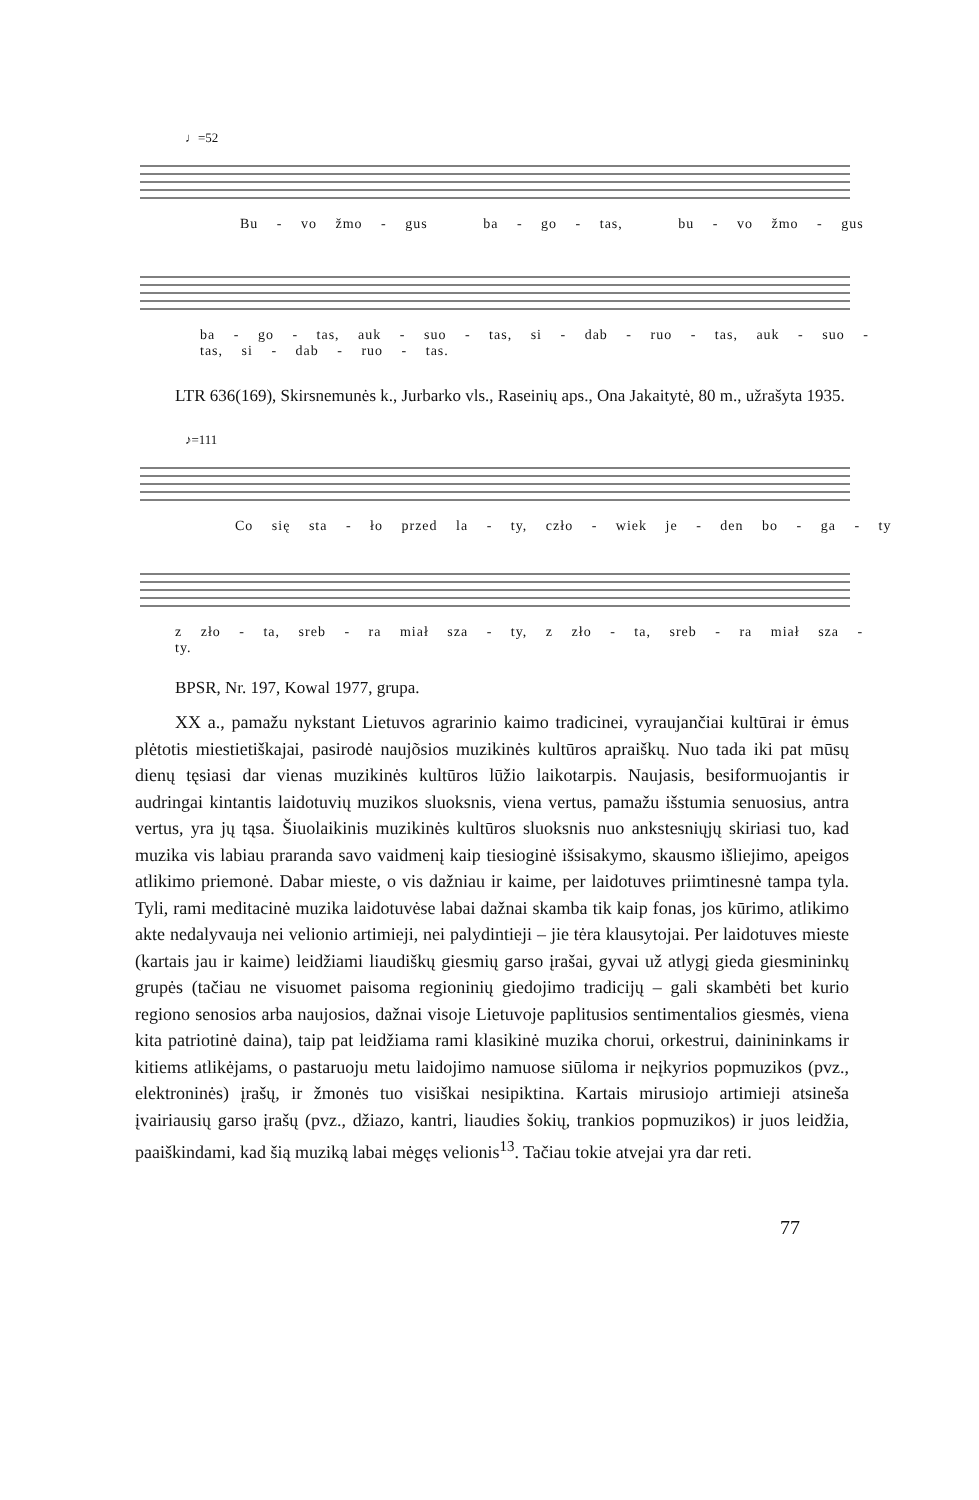♩=52
Bu - vo žmo - gus ba - go - tas, bu - vo žmo - gus
ba - go - tas, auk - suo - tas, si - dab - ruo - tas, auk - suo - tas, si - dab - ruo - tas.
LTR 636(169), Skirsnemunės k., Jurbarko vls., Raseinių aps., Ona Jakaitytė, 80 m., užrašyta 1935.
♪=111
Co się sta - ło przed la - ty, czło - wiek je - den bo - ga - ty
z zło - ta, sreb - ra miał sza - ty, z zło - ta, sreb - ra miał sza - ty.
BPSR, Nr. 197, Kowal 1977, grupa.
XX a., pamažu nykstant Lietuvos agrarinio kaimo tradicinei, vyraujančiai kultūrai ir ėmus plėtotis miestietiškajai, pasirodė naujõsios muzikinės kultūros apraiškų. Nuo tada iki pat mūsų dienų tęsiasi dar vienas muzikinės kultūros lūžio laikotarpis. Naujasis, besiformuojantis ir audringai kintantis laidotuvių muzikos sluoksnis, viena vertus, pamažu išstumia senuosius, antra vertus, yra jų tąsa. Šiuolaikinis muzikinės kultūros sluoksnis nuo ankstesniųjų skiriasi tuo, kad muzika vis labiau praranda savo vaidmenį kaip tiesioginė išsisakymo, skausmo išliejimo, apeigos atlikimo priemonė. Dabar mieste, o vis dažniau ir kaime, per laidotuves priimtinesnė tampa tyla. Tyli, rami meditacinė muzika laidotuvėse labai dažnai skamba tik kaip fonas, jos kūrimo, atlikimo akte nedalyvauja nei velionio artimieji, nei palydintieji – jie tėra klausytojai. Per laidotuves mieste (kartais jau ir kaime) leidžiami liaudiškų giesmių garso įrašai, gyvai už atlygį gieda giesmininkų grupės (tačiau ne visuomet paisoma regioninių giedojimo tradicijų – gali skambėti bet kurio regiono senosios arba naujosios, dažnai visoje Lietuvoje paplitusios sentimentalios giesmės, viena kita patriotinė daina), taip pat leidžiama rami klasikinė muzika chorui, orkestrui, dainininkams ir kitiems atlikėjams, o pastaruoju metu laidojimo namuose siūloma ir neįkyrios popmuzikos (pvz., elektroninės) įrašų, ir žmonės tuo visiškai nesipiktina. Kartais mirusiojo artimieji atsineša įvairiausių garso įrašų (pvz., džiazo, kantri, liaudies šokių, trankios popmuzikos) ir juos leidžia, paaiškindami, kad šią muziką labai mėgęs velionis<sup>13</sup>. Tačiau tokie atvejai yra dar reti.
77